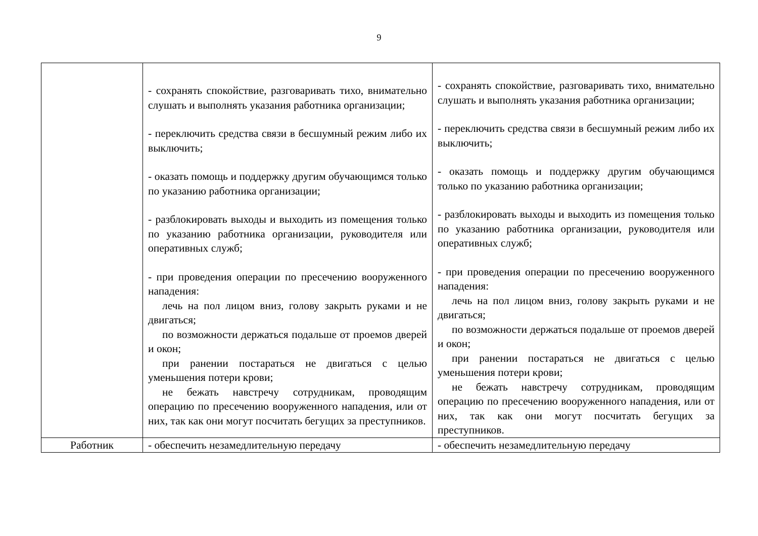9
| | - сохранять спокойствие, разговаривать тихо, внимательно слушать и выполнять указания работника организации; - переключить средства связи в бесшумный режим либо их выключить; - оказать помощь и поддержку другим обучающимся только по указанию работника организации; - разблокировать выходы и выходить из помещения только по указанию работника организации, руководителя или оперативных служб; - при проведения операции по пресечению вооруженного нападения: лечь на пол лицом вниз, голову закрыть руками и не двигаться; по возможности держаться подальше от проемов дверей и окон; при ранении постараться не двигаться с целью уменьшения потери крови; не бежать навстречу сотрудникам, проводящим операцию по пресечению вооруженного нападения, или от них, так как они могут посчитать бегущих за преступников. | - сохранять спокойствие, разговаривать тихо, внимательно слушать и выполнять указания работника организации; - переключить средства связи в бесшумный режим либо их выключить; - оказать помощь и поддержку другим обучающимся только по указанию работника организации; - разблокировать выходы и выходить из помещения только по указанию работника организации, руководителя или оперативных служб; - при проведения операции по пресечению вооруженного нападения: лечь на пол лицом вниз, голову закрыть руками и не двигаться; по возможности держаться подальше от проемов дверей и окон; при ранении постараться не двигаться с целью уменьшения потери крови; не бежать навстречу сотрудникам, проводящим операцию по пресечению вооруженного нападения, или от них, так как они могут посчитать бегущих за преступников. |
| Работник | - обеспечить незамедлительную передачу | - обеспечить незамедлительную передачу |